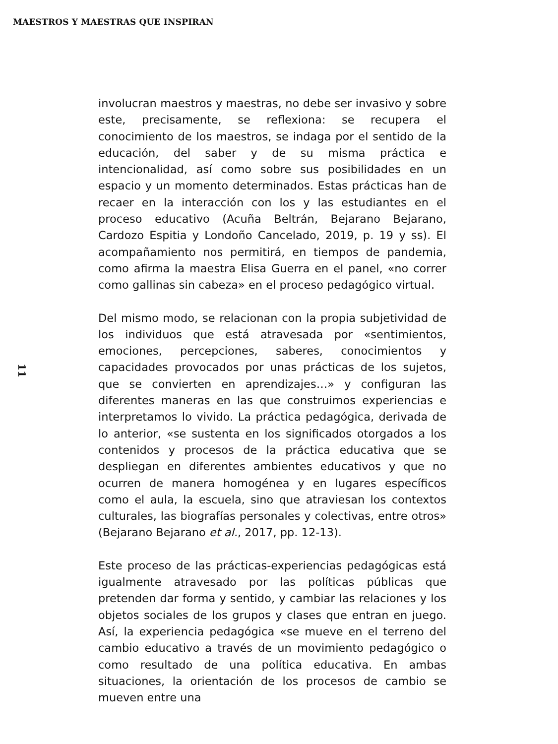MAESTROS Y MAESTRAS QUE INSPIRAN
11
involucran maestros y maestras, no debe ser invasivo y sobre este, precisamente, se reflexiona: se recupera el conocimiento de los maestros, se indaga por el sentido de la educación, del saber y de su misma práctica e intencionalidad, así como sobre sus posibilidades en un espacio y un momento determinados. Estas prácticas han de recaer en la interacción con los y las estudiantes en el proceso educativo (Acuña Beltrán, Bejarano Bejarano, Cardozo Espitia y Londoño Cancelado, 2019, p. 19 y ss). El acompañamiento nos permitirá, en tiempos de pandemia, como afirma la maestra Elisa Guerra en el panel, «no correr como gallinas sin cabeza» en el proceso pedagógico virtual.
Del mismo modo, se relacionan con la propia subjetividad de los individuos que está atravesada por «sentimientos, emociones, percepciones, saberes, conocimientos y capacidades provocados por unas prácticas de los sujetos, que se convierten en aprendizajes…» y configuran las diferentes maneras en las que construimos experiencias e interpretamos lo vivido. La práctica pedagógica, derivada de lo anterior, «se sustenta en los significados otorgados a los contenidos y procesos de la práctica educativa que se despliegan en diferentes ambientes educativos y que no ocurren de manera homogénea y en lugares específicos como el aula, la escuela, sino que atraviesan los contextos culturales, las biografías personales y colectivas, entre otros» (Bejarano Bejarano et al., 2017, pp. 12-13).
Este proceso de las prácticas-experiencias pedagógicas está igualmente atravesado por las políticas públicas que pretenden dar forma y sentido, y cambiar las relaciones y los objetos sociales de los grupos y clases que entran en juego. Así, la experiencia pedagógica «se mueve en el terreno del cambio educativo a través de un movimiento pedagógico o como resultado de una política educativa. En ambas situaciones, la orientación de los procesos de cambio se mueven entre una